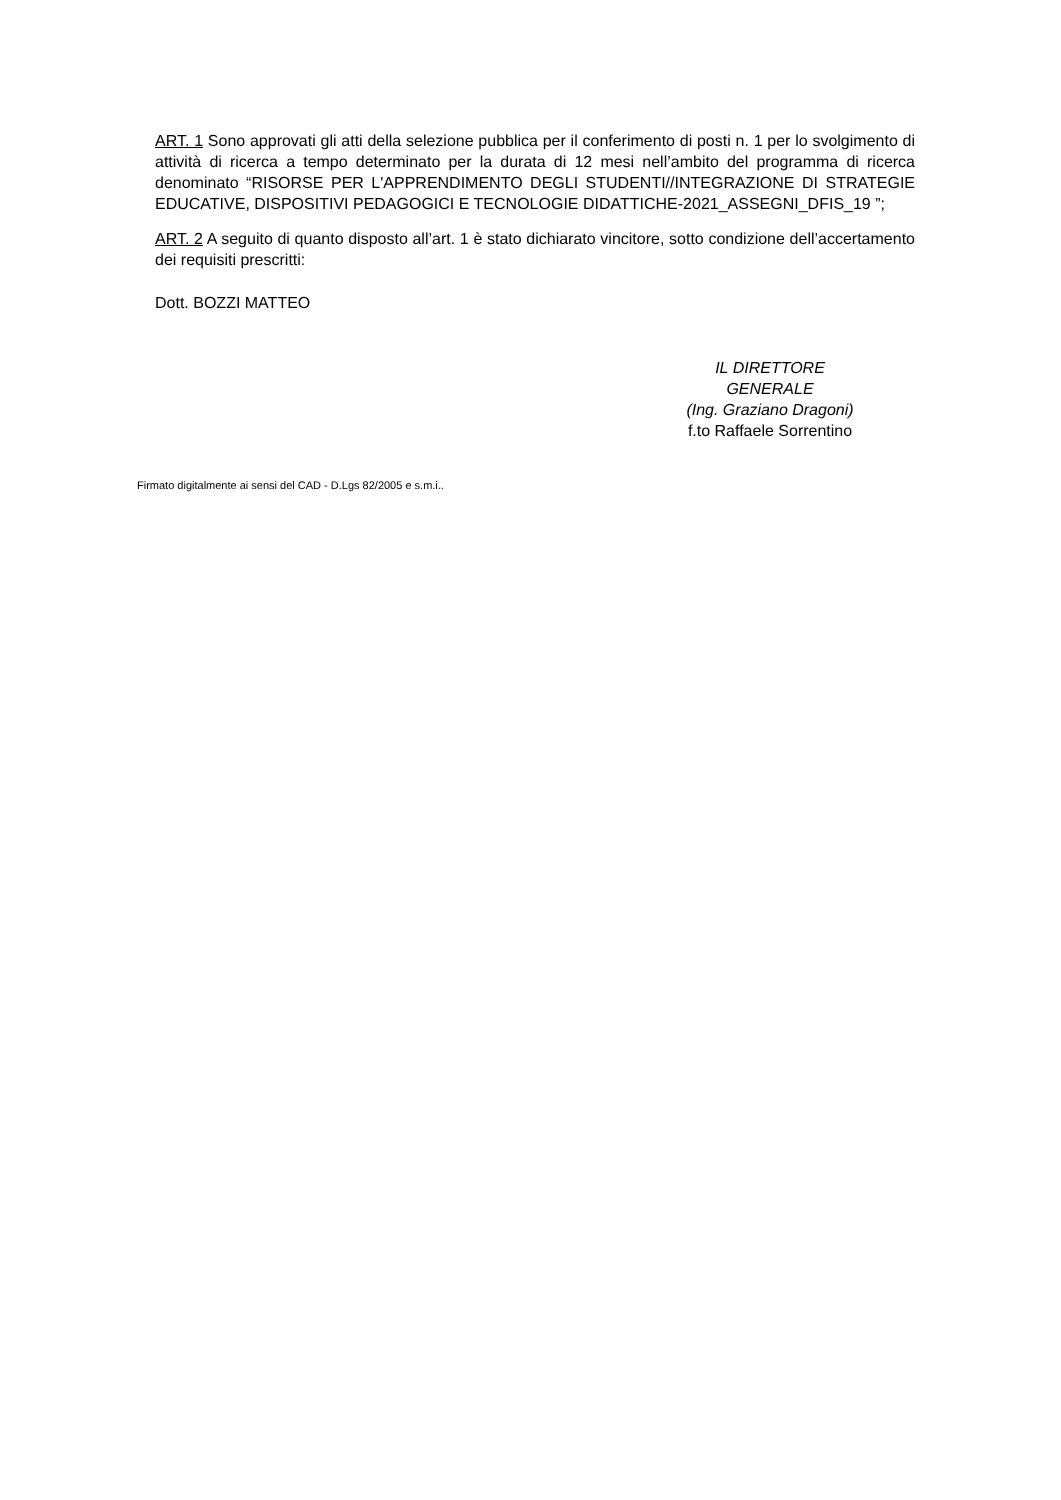ART. 1 Sono approvati gli atti della selezione pubblica per il conferimento di posti n. 1 per lo svolgimento di attività di ricerca a tempo determinato per la durata di 12 mesi nell’ambito del programma di ricerca denominato “RISORSE PER L'APPRENDIMENTO DEGLI STUDENTI//INTEGRAZIONE DI STRATEGIE EDUCATIVE, DISPOSITIVI PEDAGOGICI E TECNOLOGIE DIDATTICHE-2021_ASSEGNI_DFIS_19 ”;
ART. 2 A seguito di quanto disposto all’art. 1 è stato dichiarato vincitore, sotto condizione dell’accertamento dei requisiti prescritti:
Dott. BOZZI MATTEO
IL DIRETTORE GENERALE
(Ing. Graziano Dragoni)
f.to Raffaele Sorrentino
Firmato digitalmente ai sensi del CAD - D.Lgs 82/2005 e s.m.i..